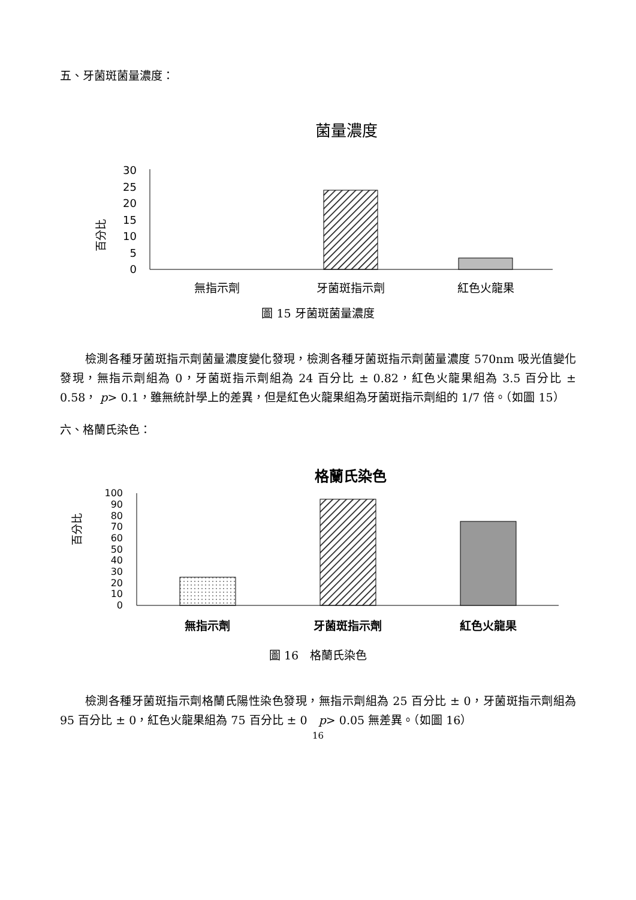五、牙菌斑菌量濃度：
菌量濃度
百分比
30
25
20
15
10
5
0
無指示劑
牙菌斑指示劑
紅色火龍果
圖 15 牙菌斑菌量濃度
檢測各種牙菌斑指示劑菌量濃度變化發現，檢測各種牙菌斑指示劑菌量濃度 570nm 吸光值變化發現，無指示劑組為 0，牙菌斑指示劑組為 24 百分比 ± 0.82，紅色火龍果組為 3.5 百分比 ± 0.58， p> 0.1，雖無統計學上的差異，但是紅色火龍果組為牙菌斑指示劑組的 1/7 倍。（如圖 15）
六、格蘭氏染色：
格蘭氏染色
百分比
100
90
80
70
60
50
40
30
20
10
0
無指示劑
牙菌斑指示劑
紅色火龍果
圖 16　格蘭氏染色
檢測各種牙菌斑指示劑格蘭氏陽性染色發現，無指示劑組為 25 百分比 ± 0，牙菌斑指示劑組為 95 百分比 ± 0，紅色火龍果組為 75 百分比 ± 0　p> 0.05 無差異。（如圖 16）
16